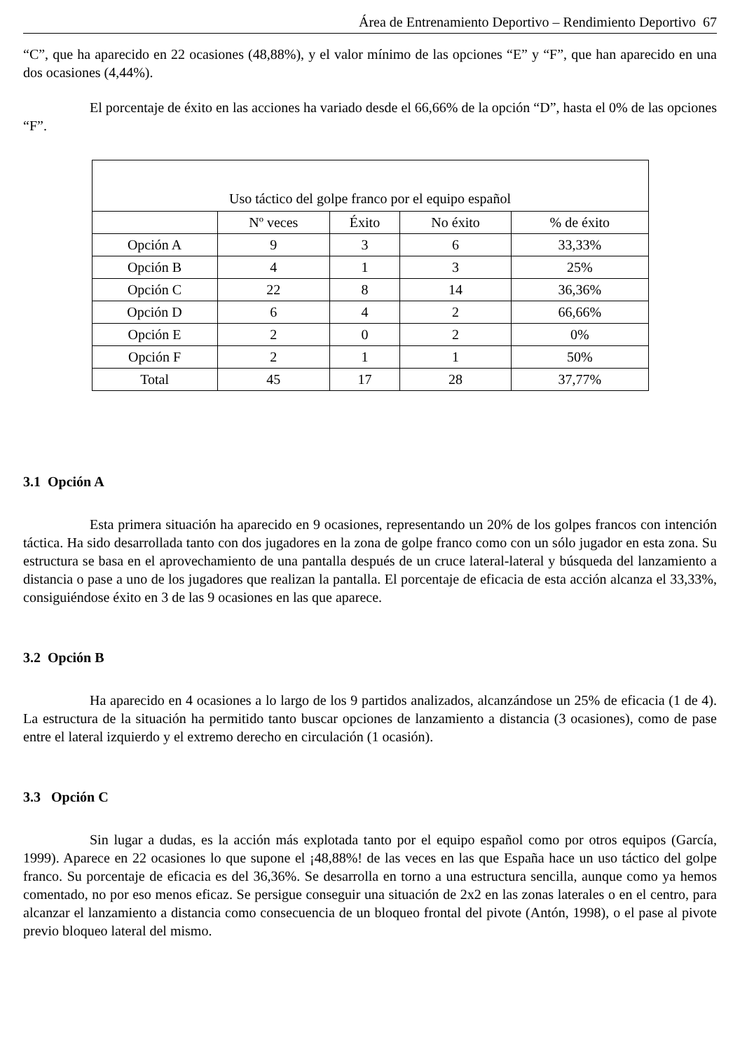Área de Entrenamiento Deportivo – Rendimiento Deportivo 67
“C”, que ha aparecido en 22 ocasiones (48,88%), y el valor mínimo de las opciones “E” y “F”, que han aparecido en una dos ocasiones (4,44%).
El porcentaje de éxito en las acciones ha variado desde el 66,66% de la opción “D”, hasta el 0% de las opciones “F”.
| Uso táctico del golpe franco por el equipo español | | | | |
| --- | --- | --- | --- | --- |
| | Nº veces | Éxito | No éxito | % de éxito |
| Opción A | 9 | 3 | 6 | 33,33% |
| Opción B | 4 | 1 | 3 | 25% |
| Opción C | 22 | 8 | 14 | 36,36% |
| Opción D | 6 | 4 | 2 | 66,66% |
| Opción E | 2 | 0 | 2 | 0% |
| Opción F | 2 | 1 | 1 | 50% |
| Total | 45 | 17 | 28 | 37,77% |
3.1 Opción A
Esta primera situación ha aparecido en 9 ocasiones, representando un 20% de los golpes francos con intención táctica. Ha sido desarrollada tanto con dos jugadores en la zona de golpe franco como con un sólo jugador en esta zona. Su estructura se basa en el aprovechamiento de una pantalla después de un cruce lateral-lateral y búsqueda del lanzamiento a distancia o pase a uno de los jugadores que realizan la pantalla. El porcentaje de eficacia de esta acción alcanza el 33,33%, consiguiéndose éxito en 3 de las 9 ocasiones en las que aparece.
3.2 Opción B
Ha aparecido en 4 ocasiones a lo largo de los 9 partidos analizados, alcanzándose un 25% de eficacia (1 de 4). La estructura de la situación ha permitido tanto buscar opciones de lanzamiento a distancia (3 ocasiones), como de pase entre el lateral izquierdo y el extremo derecho en circulación (1 ocasión).
3.3 Opción C
Sin lugar a dudas, es la acción más explotada tanto por el equipo español como por otros equipos (García, 1999). Aparece en 22 ocasiones lo que supone el ¡48,88%! de las veces en las que España hace un uso táctico del golpe franco. Su porcentaje de eficacia es del 36,36%. Se desarrolla en torno a una estructura sencilla, aunque como ya hemos comentado, no por eso menos eficaz. Se persigue conseguir una situación de 2x2 en las zonas laterales o en el centro, para alcanzar el lanzamiento a distancia como consecuencia de un bloqueo frontal del pivote (Antón, 1998), o el pase al pivote previo bloqueo lateral del mismo.